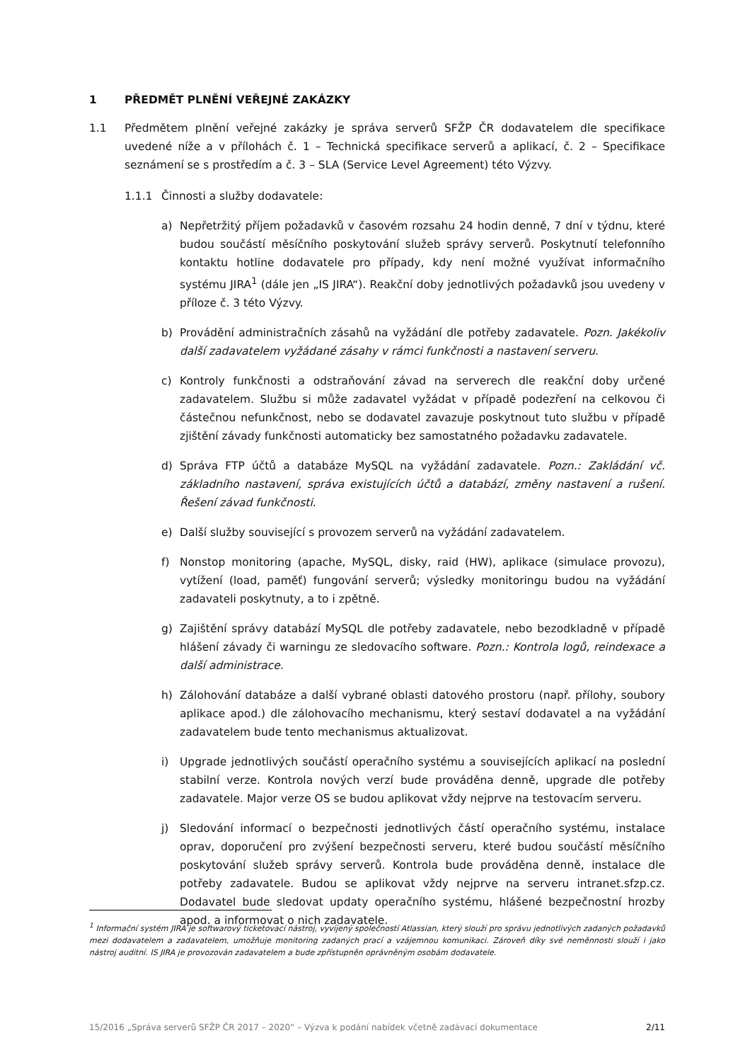1 PŘEDMĚT PLNĚNÍ VEŘEJNÉ ZAKÁZKY
1.1 Předmětem plnění veřejné zakázky je správa serverů SFŽP ČR dodavatelem dle specifikace uvedené níže a v přílohách č. 1 – Technická specifikace serverů a aplikací, č. 2 – Specifikace seznámení se s prostředím a č. 3 – SLA (Service Level Agreement) této Výzvy.
1.1.1 Činnosti a služby dodavatele:
a) Nepřetržitý příjem požadavků v časovém rozsahu 24 hodin denně, 7 dní v týdnu, které budou součástí měsíčního poskytování služeb správy serverů. Poskytnutí telefonního kontaktu hotline dodavatele pro případy, kdy není možné využívat informačního systému JIRA<sup>1</sup> (dále jen „IS JIRA“). Reakční doby jednotlivých požadavků jsou uvedeny v příloze č. 3 této Výzvy.
b) Provádění administračních zásahů na vyžádání dle potřeby zadavatele. Pozn. Jakékoliv další zadavatelem vyžádané zásahy v rámci funkčnosti a nastavení serveru.
c) Kontroly funkčnosti a odstraňování závad na serverech dle reakční doby určené zadavatelem. Službu si může zadavatel vyžádat v případě podezření na celkovou či částečnou nefunkčnost, nebo se dodavatel zavazuje poskytnout tuto službu v případě zjištění závady funkčnosti automaticky bez samostatného požadavku zadavatele.
d) Správa FTP účtů a databáze MySQL na vyžádání zadavatele. Pozn.: Zakládání vč. základního nastavení, správa existujících účtů a databází, změny nastavení a rušení. Řešení závad funkčnosti.
e) Další služby související s provozem serverů na vyžádání zadavatelem.
f) Nonstop monitoring (apache, MySQL, disky, raid (HW), aplikace (simulace provozu), vytížení (load, paměť) fungování serverů; výsledky monitoringu budou na vyžádání zadavateli poskytnuty, a to i zpětně.
g) Zajištění správy databází MySQL dle potřeby zadavatele, nebo bezodkladně v případě hlášení závady či warningu ze sledovacího software. Pozn.: Kontrola logů, reindexace a další administrace.
h) Zálohování databáze a další vybrané oblasti datového prostoru (např. přílohy, soubory aplikace apod.) dle zálohovacího mechanismu, který sestaví dodavatel a na vyžádání zadavatelem bude tento mechanismus aktualizovat.
i) Upgrade jednotlivých součástí operačního systému a souvisejících aplikací na poslední stabilní verze. Kontrola nových verzí bude prováděna denně, upgrade dle potřeby zadavatele. Major verze OS se budou aplikovat vždy nejprve na testovacím serveru.
j) Sledování informací o bezpečnosti jednotlivých částí operačního systému, instalace oprav, doporučení pro zvýšení bezpečnosti serveru, které budou součástí měsíčního poskytování služeb správy serverů. Kontrola bude prováděna denně, instalace dle potřeby zadavatele. Budou se aplikovat vždy nejprve na serveru intranet.sfzp.cz. Dodavatel bude sledovat updaty operačního systému, hlášené bezpečnostní hrozby apod. a informovat o nich zadavatele.
<sup>1</sup> Informační systém JIRA je softwarový ticketovací nástroj, vyvíjený společností Atlassian, který slouží pro správu jednotlivých zadaných požadavků mezi dodavatelem a zadavatelem, umožňuje monitoring zadaných prací a vzájemnou komunikaci. Zároveň díky své neměnnosti slouží i jako nástroj auditní. IS JIRA je provozován zadavatelem a bude zpřístupněn oprávněným osobám dodavatele.
15/2016 „Správa serverů SFŽP ČR 2017 – 2020“ – Výzva k podání nabídek včetně zadávací dokumentace 2/11